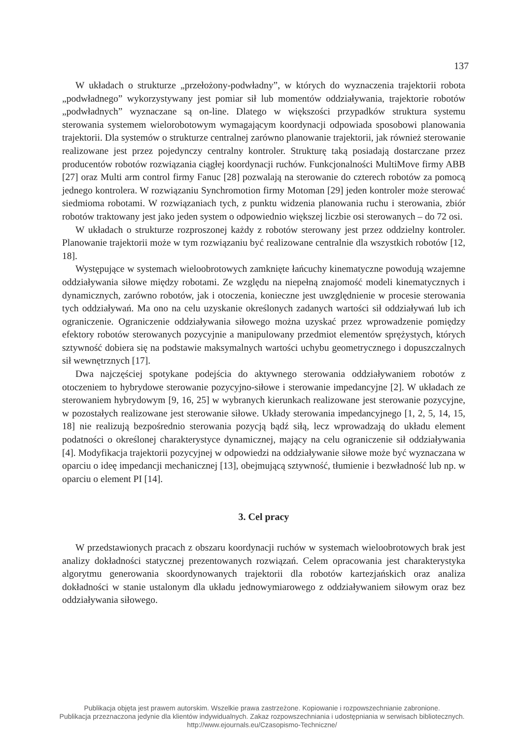137
W układach o strukturze „przełożony-podwładny”, w których do wyznaczenia trajektorii robota „podwładnego” wykorzystywany jest pomiar sił lub momentów oddziaływania, trajektorie robotów „podwładnych” wyznaczane są on-line. Dlatego w większości przypadków struktura systemu sterowania systemem wielorobotowym wymagającym koordynacji odpowiada sposobowi planowania trajektorii. Dla systemów o strukturze centralnej zarówno planowanie trajektorii, jak również sterowanie realizowane jest przez pojedynczy centralny kontroler. Strukturę taką posiadają dostarczane przez producentów robotów rozwiązania ciągłej koordynacji ruchów. Funkcjonalności MultiMove firmy ABB [27] oraz Multi arm control firmy Fanuc [28] pozwalają na sterowanie do czterech robotów za pomocą jednego kontrolera. W rozwiązaniu Synchromotion firmy Motoman [29] jeden kontroler może sterować siedmioma robotami. W rozwiązaniach tych, z punktu widzenia planowania ruchu i sterowania, zbiór robotów traktowany jest jako jeden system o odpowiednio większej liczbie osi sterowanych – do 72 osi.
W układach o strukturze rozproszonej każdy z robotów sterowany jest przez oddzielny kontroler. Planowanie trajektorii może w tym rozwiązaniu być realizowane centralnie dla wszystkich robotów [12, 18].
Występujące w systemach wieloobrotowych zamknięte łańcuchy kinematyczne powodują wzajemne oddziaływania siłowe między robotami. Ze względu na niepełną znajomość modeli kinematycznych i dynamicznych, zarówno robotów, jak i otoczenia, konieczne jest uwzględnienie w procesie sterowania tych oddziaływań. Ma ono na celu uzyskanie określonych zadanych wartości sił oddziaływań lub ich ograniczenie. Ograniczenie oddziaływania siłowego można uzyskać przez wprowadzenie pomiędzy efektory robotów sterowanych pozycyjnie a manipulowany przedmiot elementów sprężystych, których sztywność dobiera się na podstawie maksymalnych wartości uchybu geometrycznego i dopuszczalnych sił wewnętrznych [17].
Dwa najczęściej spotykane podejścia do aktywnego sterowania oddziaływaniem robotów z otoczeniem to hybrydowe sterowanie pozycyjno-siłowe i sterowanie impedancyjne [2]. W układach ze sterowaniem hybrydowym [9, 16, 25] w wybranych kierunkach realizowane jest sterowanie pozycyjne, w pozostałych realizowane jest sterowanie siłowe. Układy sterowania impedancyjnego [1, 2, 5, 14, 15, 18] nie realizują bezpośrednio sterowania pozycją bądź siłą, lecz wprowadzają do układu element podatności o określonej charakterystyce dynamicznej, mający na celu ograniczenie sił oddziaływania [4]. Modyfikacja trajektorii pozycyjnej w odpowiedzi na oddziaływanie siłowe może być wyznaczana w oparciu o ideę impedancji mechanicznej [13], obejmującą sztywność, tłumienie i bezwładność lub np. w oparciu o element PI [14].
3. Cel pracy
W przedstawionych pracach z obszaru koordynacji ruchów w systemach wieloobrotowych brak jest analizy dokładności statycznej prezentowanych rozwiązań. Celem opracowania jest charakterystyka algorytmu generowania skoordynowanych trajektorii dla robotów kartezjańskich oraz analiza dokładności w stanie ustalonym dla układu jednowymiarowego z oddziaływaniem siłowym oraz bez oddziaływania siłowego.
Publikacja objęta jest prawem autorskim. Wszelkie prawa zastrzeżone. Kopiowanie i rozpowszechnianie zabronione.
Publikacja przeznaczona jedynie dla klientów indywidualnych. Zakaz rozpowszechniania i udostępniania w serwisach bibliotecznych.
http://www.ejournals.eu/Czasopismo-Techniczne/